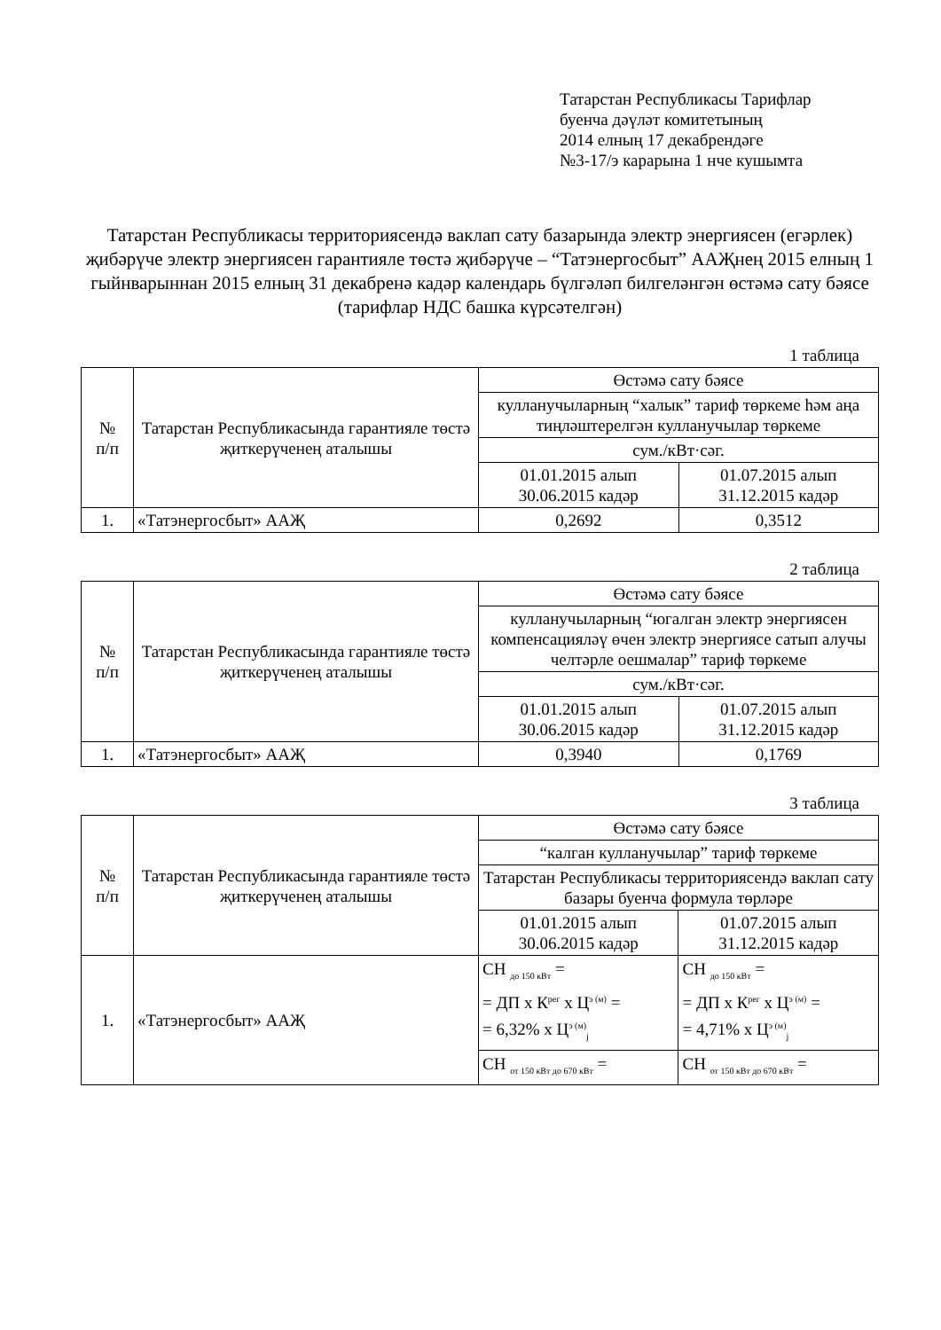Татарстан Республикасы Тарифлар
буенча дәүләт комитетының
2014 елның 17 декабрендәге
№3-17/э карарына 1 нче кушымта
Татарстан Республикасы территориясендә ваклап сату базарында электр энергиясен (егәрлек) җибәрүче электр энергиясен гарантияле төстә җибәрүче – “Татэнергосбыт” ААҖнең 2015 елның 1 гыйнварыннан 2015 елның 31 декабренә кадәр календарь бүлгәләп билгеләнгән өстәмә сату бәясе
(тарифлар НДС башка күрсәтелгән)
1 таблица
| № п/п | Татарстан Республикасында гарантияле төстә җиткерүченең аталышы | Өстәмә сату бәясе | |
| --- | --- | --- | --- |
| | | кулланучыларның “халык” тариф төркеме һәм аңа тиңләштерелгән кулланучылар төркеме | |
| | | сум./кВт·сәг. | |
| | | 01.01.2015 алып 30.06.2015 кадәр | 01.07.2015 алып 31.12.2015 кадәр |
| 1. | «Татэнергосбыт» ААҖ | 0,2692 | 0,3512 |
2 таблица
| № п/п | Татарстан Республикасында гарантияле төстә җиткерүченең аталышы | Өстәмә сату бәясе | |
| --- | --- | --- | --- |
| | | кулланучыларның “югалган электр энергиясен компенсацияләү өчен электр энергиясе сатып алучы челтәрле оешмалар” тариф төркеме | |
| | | сум./кВт·сәг. | |
| | | 01.01.2015 алып 30.06.2015 кадәр | 01.07.2015 алып 31.12.2015 кадәр |
| 1. | «Татэнергосбыт» ААҖ | 0,3940 | 0,1769 |
3 таблица
| № п/п | Татарстан Республикасында гарантияле төстә җиткерүченең аталышы | Өстәмә сату бәясе | |
| --- | --- | --- | --- |
| | | “калган кулланучылар” тариф төркеме | |
| | | Татарстан Республикасы территориясендә ваклап сату базары буенча формула төрләре | |
| | | 01.01.2015 алып 30.06.2015 кадәр | 01.07.2015 алып 31.12.2015 кадәр |
| 1. | «Татэнергосбыт» ААҖ | СН <sub>до 150 кВт</sub> = = ДП x К<sup>рег</sup> x Ц<sup>э (м)</sup> = = 6,32% x Ц<sup>э (м)</sup><sub>j</sub> | СН <sub>до 150 кВт</sub> = = ДП x К<sup>рег</sup> x Ц<sup>э (м)</sup> = = 4,71% x Ц<sup>э (м)</sup><sub>j</sub> |
| | | СН <sub>от 150 кВт до 670 кВт</sub> = | СН <sub>от 150 кВт до 670 кВт</sub> = |